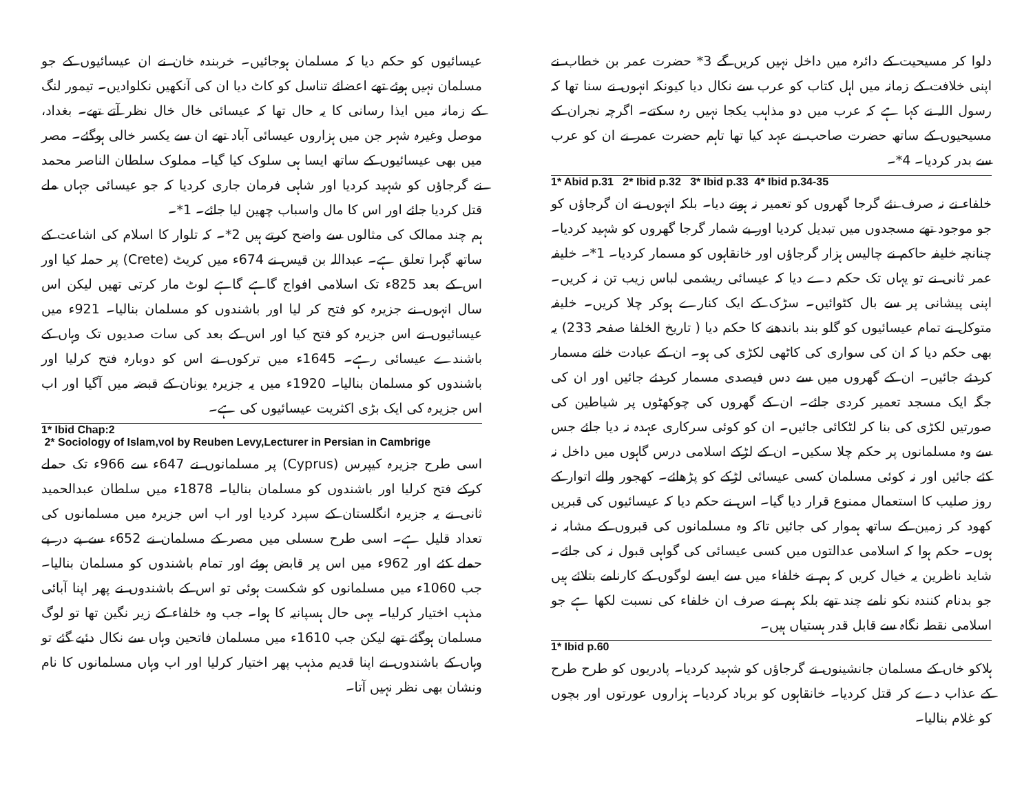دلوا کر مسیحیت کے دائرہ میں داخل نہیں کریں گے 3* حضرت عمر بن خطاب نے اپنی خلافت کے زمانہ میں اہل کتاب کو عرب سے نکال دیا کیونکہ انہوں نے سنا تھا کہ رسول اللہ نے کہا ہے کہ عرب میں دو مذاہب یکجا نہیں رہ سکتے۔ اگرچہ نجران کے مسیحیوں کے ساتھ حضرت صاحب نے عہد کیا تھا تاہم حضرت عمر نے ان کو عرب سے بدر کردیا۔ 4*۔
1* Abid p.31 2* Ibid p.32 3* Ibid p.33 4* Ibid p.34-35
خلفاء نے نہ صرف نئے گرجا گھروں کو تعمیر نہ ہونے دیا۔ بلکہ انہوں نے ان گرجاؤں کو جو موجود تھے مسجدوں میں تبدیل کردیا اور بے شمار گرجا گھروں کو شہید کردیا۔ چنانچہ خلیفہ حاکم نے چالیس ہزار گرجاؤں اور خانقاہوں کو مسمار کردیا۔ 1*۔ خلیفہ عمر ثانی نے تو یہاں تک حکم دے دیا کہ عیسائی ریشمی لباس زیب تن نہ کریں۔ اپنی پیشانی پر سے بال کٹوائیں۔ سڑک کے ایک کنارے ہوکر چلا کریں۔ خلیفہ متوکل نے تمام عیسائیوں کو گلو بند باندھنے کا حکم دیا ( تاریخ الخلفا صفحہ 233) یہ بھی حکم دیا کہ ان کی سواری کی کاٹھی لکڑی کی ہو۔ ان کے عبادت خانے مسمار کردئے جائیں۔ ان کے گھروں میں سے دس فیصدی مسمار کردئے جائیں اور ان کی جگہ ایک مسجد تعمیر کردی جائے۔ ان کے گھروں کی چوکھٹوں پر شیاطین کی صورتیں لکڑی کی بنا کر لٹکائی جائیں۔ ان کو کوئی سرکاری عہدہ نہ دیا جائے جس سے وہ مسلمانوں پر حکم چلا سکیں۔ ان کے لڑکے اسلامی درس گاہوں میں داخل نہ کئے جائیں اور نہ کوئی مسلمان کسی عیسائی لڑکے کو پڑھائے۔ کھجور والے اتوار کے روز صلیب کا استعمال ممنوع قرار دیا گیا۔ اس نے حکم دیا کہ عیسائیوں کی قبریں کھود کر زمین کے ساتھ ہموار کی جائیں تاکہ وہ مسلمانوں کی قبروں کے مشابہ نہ ہوں۔ حکم ہوا کہ اسلامی عدالتوں میں کسی عیسائی کی گواہی قبول نہ کی جائے۔ شاید ناظرین یہ خیال کریں کہ ہم نے خلفاء میں سے ایسے لوگوں کے کارنامے بتلائے ہیں جو بدنام کنندہ نکو نامے چند تھے بلکہ ہم نے صرف ان خلفاء کی نسبت لکھا ہے جو اسلامی نقطہ نگاہ سے قابل قدر ہستیاں ہیں۔
1* Ibid p.60
ہلاکو خاں کے مسلمان جانشینوں نے گرجاؤں کو شہید کردیا۔ پادریوں کو طرح طرح کے عذاب دے کر قتل کردیا۔ خانقاہوں کو برباد کردیا۔ ہزاروں عورتوں اور بچوں کو غلام بنالیا۔
عیسائیوں کو حکم دیا کہ مسلمان ہوجائیں۔ خربندہ خان نے ان عیسائیوں کے جو مسلمان نہیں ہوئے تھے اعضائے تناسل کو کاٹ دیا ان کی آنکھیں نکلوادیں۔ تیمور لنگ کے زمانہ میں ایذا رسانی کا یہ حال تھا کہ عیسائی خال خال نظر آتے تھے۔ بغداد، موصل وغیرہ شہر جن میں ہزاروں عیسائی آباد تھے ان سے یکسر خالی ہوگئے۔ مصر میں بھی عیسائیوں کے ساتھ ایسا ہی سلوک کیا گیا۔ مملوک سلطان الناصر محمد نے گرجاؤں کو شہید کردیا اور شاہی فرمان جاری کردیا کہ جو عیسائی جہاں ملے قتل کردیا جائے اور اس کا مال واسباب چھین لیا جائے۔ 1*۔
ہم چند ممالک کی مثالوں سے واضح کرتے ہیں 2*۔ کہ تلوار کا اسلام کی اشاعت کے ساتھ گہرا تعلق ہے۔ عبداللہ بن قیس نے 674ء میں کریٹ (Crete) پر حملہ کیا اور اس کے بعد 825ء تک اسلامی افواج گاہے گاہے لوٹ مار کرتی تھیں لیکن اس سال انہوں نے جزیرہ کو فتح کر لیا اور باشندوں کو مسلمان بنالیا۔ 921ء میں عیسائیوں نے اس جزیرہ کو فتح کیا اور اس کے بعد کی سات صدیوں تک وہاں کے باشندے عیسائی رہے۔ 1645ء میں ترکوں نے اس کو دوبارہ فتح کرلیا اور باشندوں کو مسلمان بنالیا۔ 1920ء میں یہ جزیرہ یونان کے قبضہ میں آگیا اور اب اس جزیرہ کی ایک بڑی اکثریت عیسائیوں کی ہے۔
1* Ibid Chap:2
2* Sociology of Islam,vol by Reuben Levy,Lecturer in Persian in Cambrige
اسی طرح جزیرہ کیپرس (Cyprus) پر مسلمانوں نے 647ء سے 966ء تک حملے کرکے فتح کرلیا اور باشندوں کو مسلمان بنالیا۔ 1878ء میں سلطان عبدالحمید ثانی نے یہ جزیرہ انگلستان کے سپرد کردیا اور اب اس جزیرہ میں مسلمانوں کی تعداد قلیل ہے۔ اسی طرح سسلی میں مصر کے مسلمان نے 652ء سے پے در پے حملے کئے اور 962ء میں اس پر قابض ہوئے اور تمام باشندوں کو مسلمان بنالیا۔ جب 1060ء میں مسلمانوں کو شکست ہوئی تو اس کے باشندوں نے پھر اپنا آبائی مذہب اختیار کرلیا۔ یہی حال ہسپانیہ کا ہوا۔ جب وہ خلفاء کے زیر نگین تھا تو لوگ مسلمان ہوگئے تھے لیکن جب 1610ء میں مسلمان فاتحین وہاں سے نکال دئیے گئے تو وہاں کے باشندوں نے اپنا قدیم مذہب پھر اختیار کرلیا اور اب وہاں مسلمانوں کا نام ونشان بھی نظر نہیں آتا۔